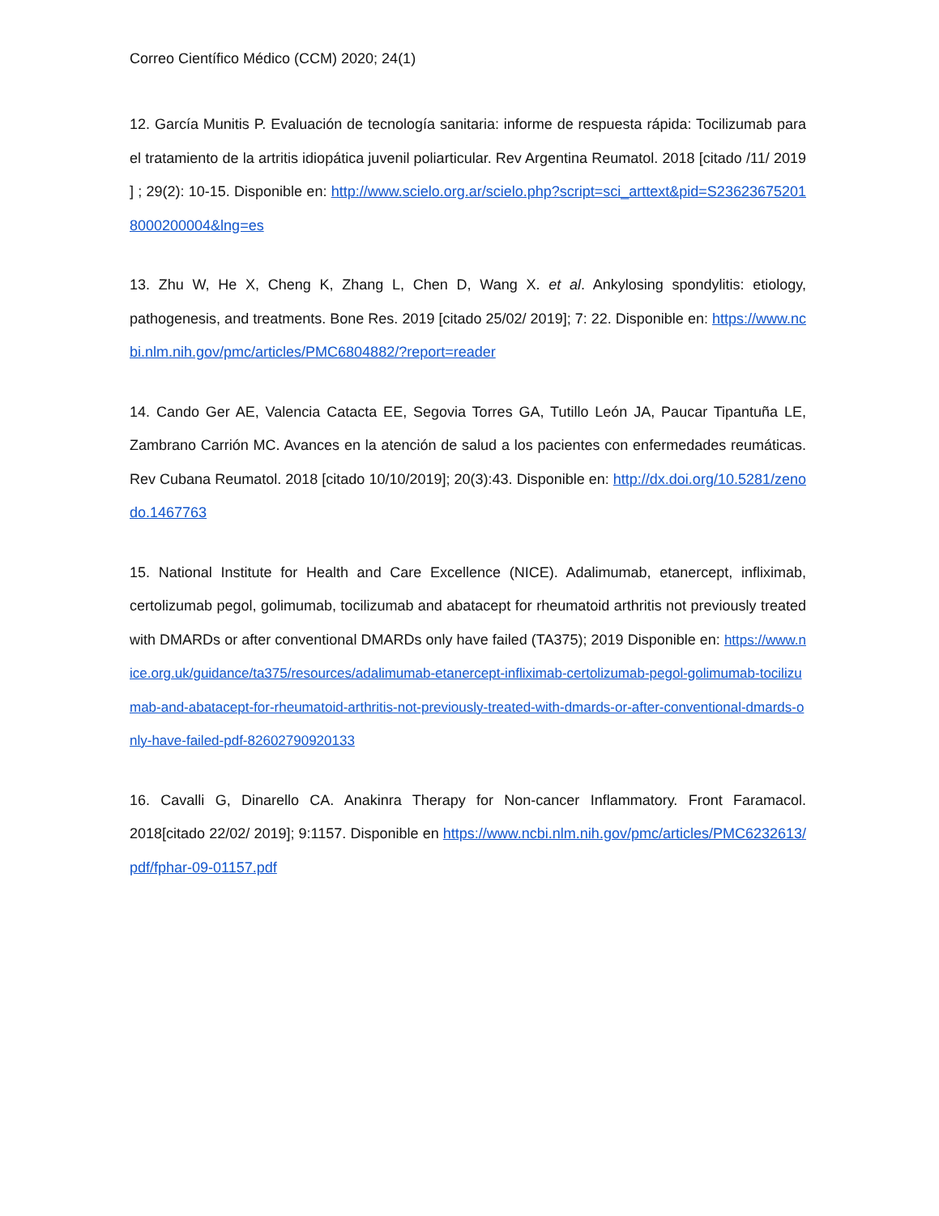Correo Científico Médico (CCM) 2020; 24(1)
12. García Munitis P. Evaluación de tecnología sanitaria: informe de respuesta rápida: Tocilizumab para el tratamiento de la artritis idiopática juvenil poliarticular. Rev Argentina Reumatol. 2018 [citado /11/ 2019 ] ; 29(2): 10-15. Disponible en: http://www.scielo.org.ar/scielo.php?script=sci_arttext&pid=S2362367520180002000​04&lng=es
13. Zhu W, He X, Cheng K, Zhang L, Chen D, Wang X. et al. Ankylosing spondylitis: etiology, pathogenesis, and treatments. Bone Res. 2019 [citado 25/02/ 2019]; 7: 22. Disponible en: https://www.ncbi.nlm.nih.gov/pmc/articles/PMC6804882/?report=reader
14. Cando Ger AE, Valencia Catacta EE, Segovia Torres GA, Tutillo León JA, Paucar Tipantuña LE, Zambrano Carrión MC. Avances en la atención de salud a los pacientes con enfermedades reumáticas. Rev Cubana Reumatol. 2018 [citado 10/10/2019]; 20(3):43. Disponible en: http://dx.doi.org/10.5281/zenodo.1467763
15. National Institute for Health and Care Excellence (NICE). Adalimumab, etanercept, infliximab, certolizumab pegol, golimumab, tocilizumab and abatacept for rheumatoid arthritis not previously treated with DMARDs or after conventional DMARDs only have failed (TA375); 2019 Disponible en: https://www.nice.org.uk/guidance/ta375/resources/adalimumab-etanercept-infliximab-certolizumab-pegol-golimumab-tocilizumab-and-abatacept-for-rheumatoid-arthritis-not-previously-treated-with-dmards-or-after-conventional-dmards-only-have-failed-pdf-82602790920133
16. Cavalli G, Dinarello CA. Anakinra Therapy for Non-cancer Inflammatory. Front Faramacol. 2018[citado 22/02/ 2019]; 9:1157. Disponible en https://www.ncbi.nlm.nih.gov/pmc/articles/PMC6232613/pdf/fphar-09-01157.pdf